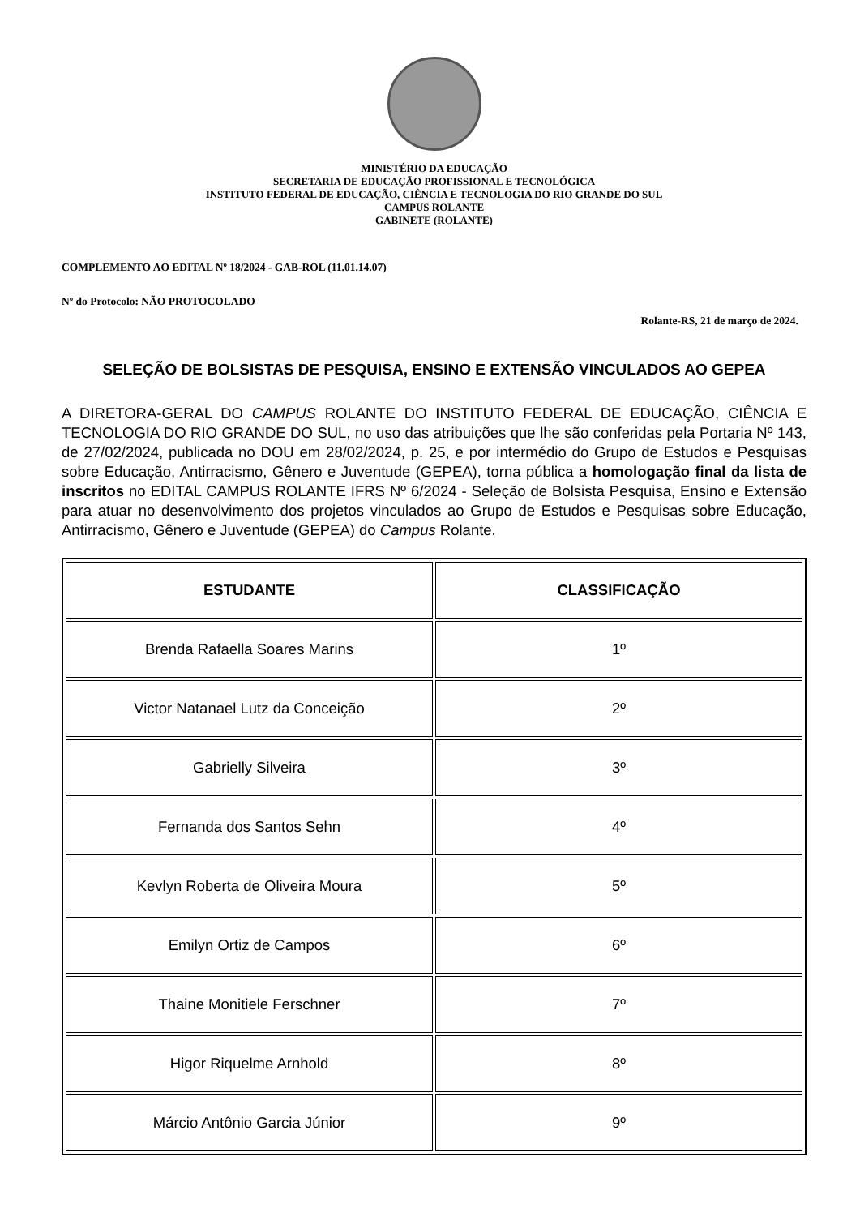MINISTÉRIO DA EDUCAÇÃO
SECRETARIA DE EDUCAÇÃO PROFISSIONAL E TECNOLÓGICA
INSTITUTO FEDERAL DE EDUCAÇÃO, CIÊNCIA E TECNOLOGIA DO RIO GRANDE DO SUL
CAMPUS ROLANTE
GABINETE (ROLANTE)
COMPLEMENTO AO EDITAL Nº 18/2024 - GAB-ROL (11.01.14.07)
Nº do Protocolo: NÃO PROTOCOLADO
Rolante-RS, 21 de março de 2024.
SELEÇÃO DE BOLSISTAS DE PESQUISA, ENSINO E EXTENSÃO VINCULADOS AO GEPEA
A DIRETORA-GERAL DO CAMPUS ROLANTE DO INSTITUTO FEDERAL DE EDUCAÇÃO, CIÊNCIA E TECNOLOGIA DO RIO GRANDE DO SUL, no uso das atribuições que lhe são conferidas pela Portaria Nº 143, de 27/02/2024, publicada no DOU em 28/02/2024, p. 25, e por intermédio do Grupo de Estudos e Pesquisas sobre Educação, Antirracismo, Gênero e Juventude (GEPEA), torna pública a homologação final da lista de inscritos no EDITAL CAMPUS ROLANTE IFRS Nº 6/2024 - Seleção de Bolsista Pesquisa, Ensino e Extensão para atuar no desenvolvimento dos projetos vinculados ao Grupo de Estudos e Pesquisas sobre Educação, Antirracismo, Gênero e Juventude (GEPEA) do Campus Rolante.
| ESTUDANTE | CLASSIFICAÇÃO |
| --- | --- |
| Brenda Rafaella Soares Marins | 1º |
| Victor Natanael Lutz da Conceição | 2º |
| Gabrielly Silveira | 3º |
| Fernanda dos Santos Sehn | 4º |
| Kevlyn Roberta de Oliveira Moura | 5º |
| Emilyn Ortiz de Campos | 6º |
| Thaine Monitiele Ferschner | 7º |
| Higor Riquelme Arnhold | 8º |
| Márcio Antônio Garcia Júnior | 9º |